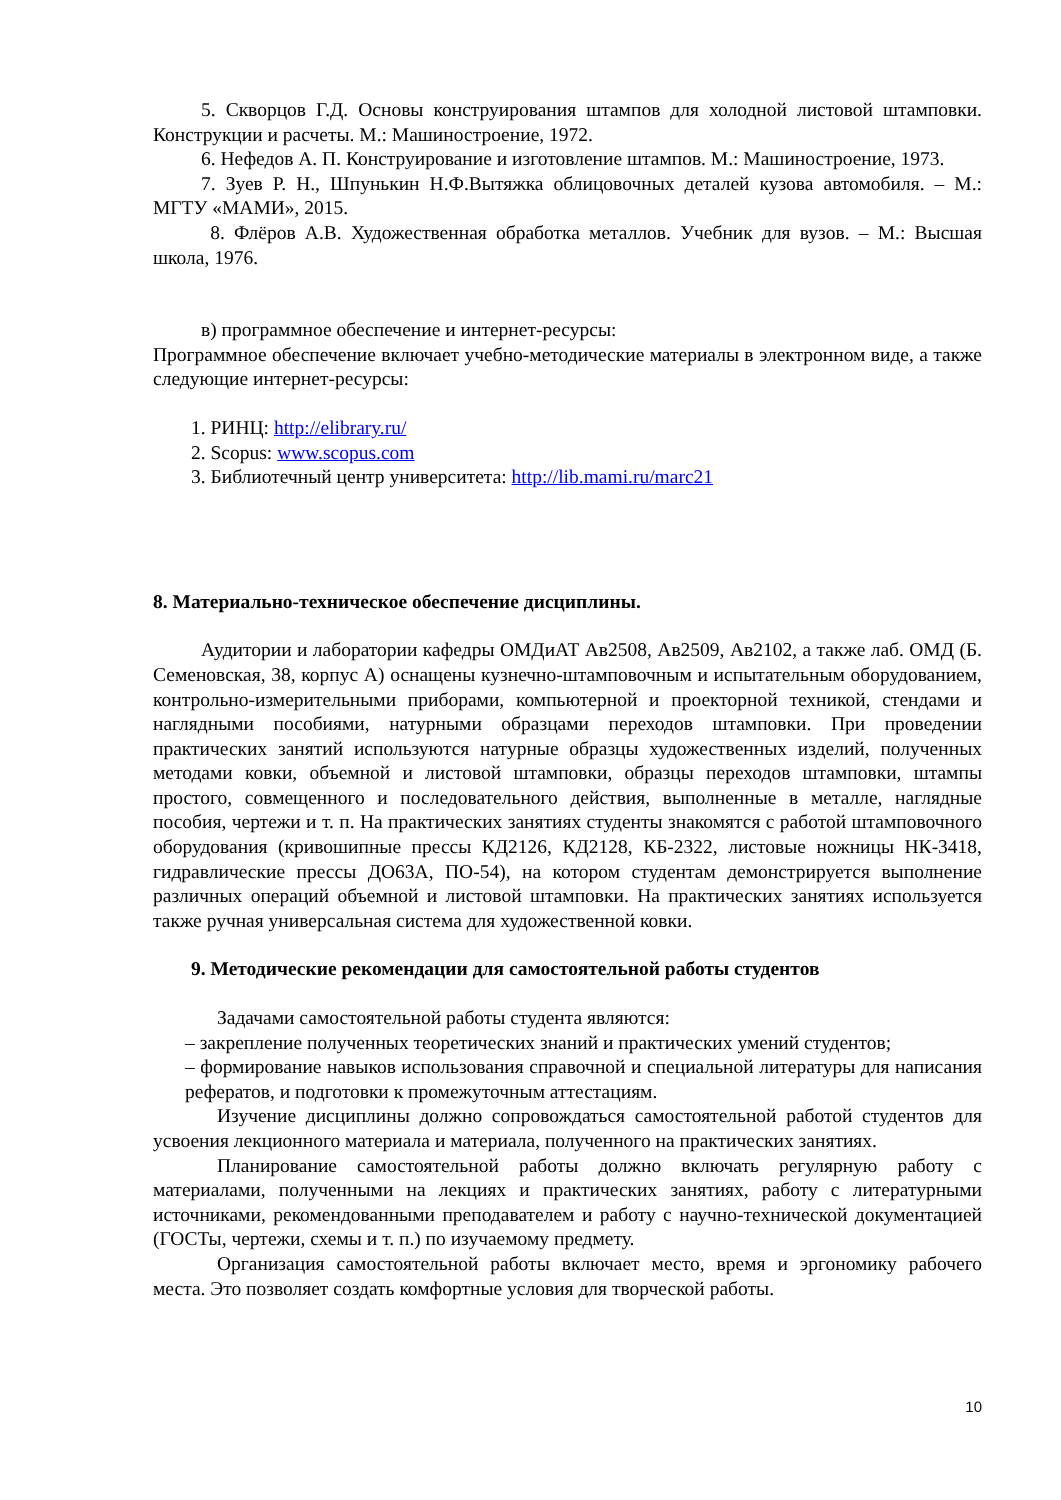5. Скворцов Г.Д. Основы конструирования штампов для холодной листовой штамповки. Конструкции и расчеты. М.: Машиностроение, 1972.
6. Нефедов А. П. Конструирование и изготовление штампов. М.: Машиностроение, 1973.
7. Зуев Р. Н., Шпунькин Н.Ф.Вытяжка облицовочных деталей кузова автомобиля. – М.: МГТУ «МАМИ», 2015.
8. Флёров А.В. Художественная обработка металлов. Учебник для вузов. – М.: Высшая школа, 1976.
в) программное обеспечение и интернет-ресурсы:
Программное обеспечение включает учебно-методические материалы в электронном виде, а также следующие интернет-ресурсы:
1. РИНЦ: http://elibrary.ru/
2. Scopus: www.scopus.com
3. Библиотечный центр университета: http://lib.mami.ru/marc21
8. Материально-техническое обеспечение дисциплины.
Аудитории и лаборатории кафедры ОМДиАТ Ав2508, Ав2509, Ав2102, а также лаб. ОМД (Б. Семеновская, 38, корпус А) оснащены кузнечно-штамповочным и испытательным оборудованием, контрольно-измерительными приборами, компьютерной и проекторной техникой, стендами и наглядными пособиями, натурными образцами переходов штамповки. При проведении практических занятий используются натурные образцы художественных изделий, полученных методами ковки, объемной и листовой штамповки, образцы переходов штамповки, штампы простого, совмещенного и последовательного действия, выполненные в металле, наглядные пособия, чертежи и т. п. На практических занятиях студенты знакомятся с работой штамповочного оборудования (кривошипные прессы КД2126, КД2128, КБ-2322, листовые ножницы НК-3418, гидравлические прессы ДО63А, ПО-54), на котором студентам демонстрируется выполнение различных операций объемной и листовой штамповки. На практических занятиях используется также ручная универсальная система для художественной ковки.
9. Методические рекомендации для самостоятельной работы студентов
Задачами самостоятельной работы студента являются:
– закрепление полученных теоретических знаний и практических умений студентов;
– формирование навыков использования справочной и специальной литературы для написания рефератов, и подготовки к промежуточным аттестациям.
Изучение дисциплины должно сопровождаться самостоятельной работой студентов для усвоения лекционного материала и материала, полученного на практических занятиях.
Планирование самостоятельной работы должно включать регулярную работу с материалами, полученными на лекциях и практических занятиях, работу с литературными источниками, рекомендованными преподавателем и работу с научно-технической документацией (ГОСТы, чертежи, схемы и т. п.) по изучаемому предмету.
Организация самостоятельной работы включает место, время и эргономику рабочего места. Это позволяет создать комфортные условия для творческой работы.
10